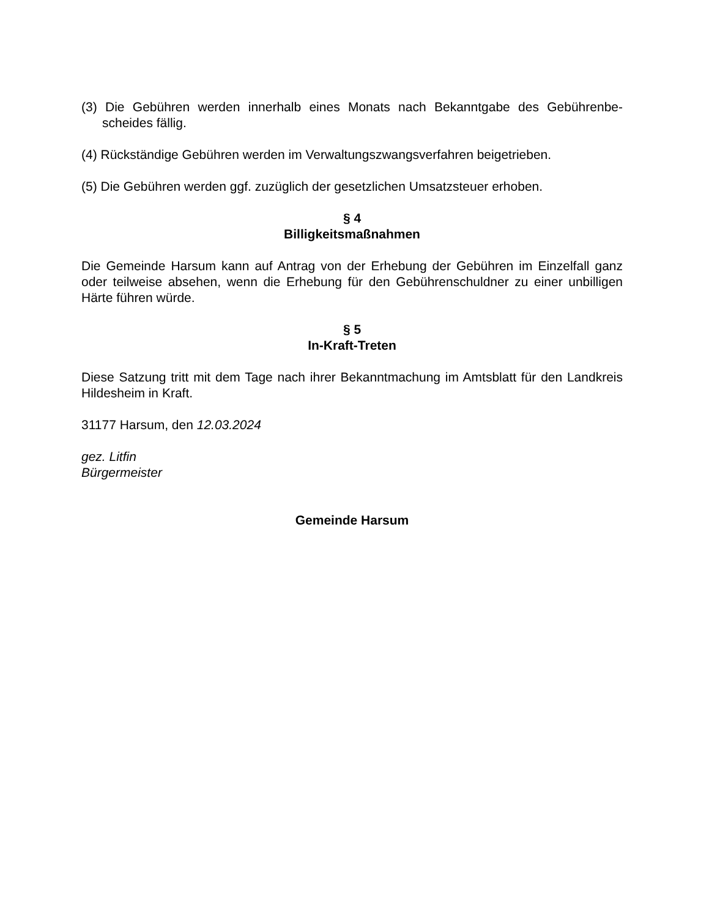(3) Die Gebühren werden innerhalb eines Monats nach Bekanntgabe des Gebührenbe-scheides fällig.
(4) Rückständige Gebühren werden im Verwaltungszwangsverfahren beigetrieben.
(5) Die Gebühren werden ggf. zuzüglich der gesetzlichen Umsatzsteuer erhoben.
§ 4
Billigkeitsmaßnahmen
Die Gemeinde Harsum kann auf Antrag von der Erhebung der Gebühren im Einzelfall ganz oder teilweise absehen, wenn die Erhebung für den Gebührenschuldner zu einer unbilligen Härte führen würde.
§ 5
In-Kraft-Treten
Diese Satzung tritt mit dem Tage nach ihrer Bekanntmachung im Amtsblatt für den Landkreis Hildesheim in Kraft.
31177 Harsum, den 12.03.2024
gez. Litfin
Bürgermeister
Gemeinde Harsum